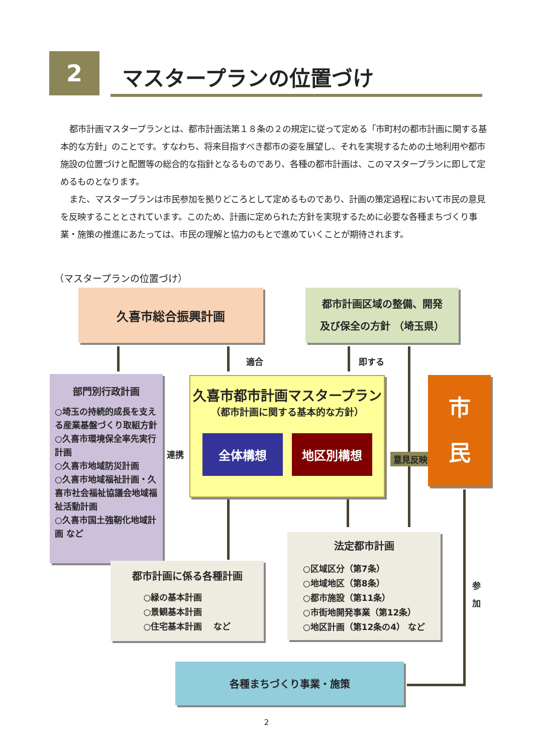2 マスタープランの位置づけ
都市計画マスタープランとは、都市計画法第１８条の２の規定に従って定める「市町村の都市計画に関する基本的な方針」のことです。すなわち、将来目指すべき都市の姿を展望し、それを実現するための土地利用や都市施設の位置づけと配置等の総合的な指針となるものであり、各種の都市計画は、このマスタープランに即して定めるものとなります。
また、マスタープランは市民参加を拠りどころとして定めるものであり、計画の策定過程において市民の意見を反映することとされています。このため、計画に定められた方針を実現するために必要な各種まちづくり事業・施策の推進にあたっては、市民の理解と協力のもとで進めていくことが期待されます。
（マスタープランの位置づけ）
久喜市総合振興計画
都市計画区域の整備、開発
及び保全の方針 （埼玉県）
適合 即する
部門別行政計画
○埼玉の持続的成長を支える産業基盤づくり取組方針
○久喜市環境保全率先実行計画
○久喜市地域防災計画
○久喜市地域福祉計画・久喜市社会福祉協議会地域福祉活動計画
○久喜市国土強靭化地域計画 など
連携
久喜市都市計画マスタープラン
（都市計画に関する基本的な方針）
全体構想 地区別構想
意見反映
市
民
法定都市計画
○区域区分（第7条）
○地域地区（第8条）
○都市施設（第11条）
○市街地開発事業（第12条）
○地区計画（第12条の4） など
参
加
都市計画に係る各種計画
○緑の基本計画
○景観基本計画
○住宅基本計画　 など
各種まちづくり事業・施策
2